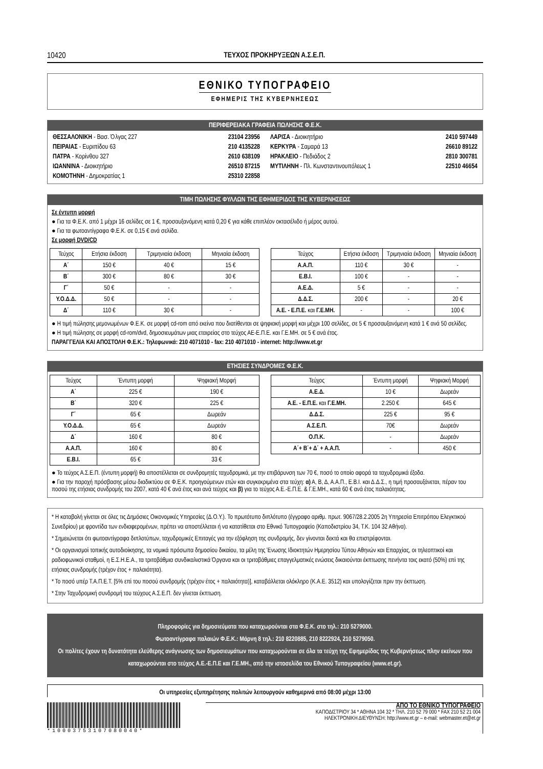10420 ΤΕΥΧΟΣ ΠΡΟΚΗΡΥΞΕΩΝ Α.Σ.Ε.Π.
ΕΘΝΙΚΟ ΤΥΠΟΓΡΑΦΕΙΟ
ΕΦΗΜΕΡΙΣ ΤΗΣ ΚΥΒΕΡΝΗΣΕΩΣ
ΠΕΡΙΦΕΡΕΙΑΚΑ ΓΡΑΦΕΙΑ ΠΩΛΗΣΗΣ Φ.Ε.Κ.
ΘΕΣΣΑΛΟΝΙΚΗ - Βασ. Όλγας 227 23104 23956
ΠΕΙΡΑΙΑΣ - Ευριπίδου 63 210 4135228
ΠΑΤΡΑ - Κορίνθου 327 2610 638109
ΙΩΑΝΝΙΝΑ - Διοικητήριο 26510 87215
ΚΟΜΟΤΗΝΗ - Δημοκρατίας 1 25310 22858
ΛΑΡΙΣΑ - Διοικητήριο 2410 597449
ΚΕΡΚΥΡΑ - Σαμαρά 13 26610 89122
ΗΡΑΚΛΕΙΟ - Πεδιάδος 2 2810 300781
ΜΥΤΙΛΗΝΗ - Πλ. Κωνσταντινουπόλεως 1 22510 46654
ΤΙΜΗ ΠΩΛΗΣΗΣ ΦΥΛΛΩΝ ΤΗΣ ΕΦΗΜΕΡΙΔΟΣ ΤΗΣ ΚΥΒΕΡΝΗΣΕΩΣ
Σε έντυπη μορφή
● Για τα Φ.Ε.Κ. από 1 μέχρι 16 σελίδες σε 1 €, προσαυξανόμενη κατά 0,20 € για κάθε επιπλέον οκτασέλιδο ή μέρος αυτού.
● Για τα φωτοαντίγραφα Φ.Ε.Κ. σε 0,15 € ανά σελίδα.
Σε μορφή DVD/CD
| Τεύχος | Ετήσια έκδοση | Τριμηνιαία έκδοση | Μηνιαία έκδοση |
| --- | --- | --- | --- |
| Α΄ | 150 € | 40 € | 15 € |
| Β΄ | 300 € | 80 € | 30 € |
| Γ΄ | 50 € | - | - |
| Υ.Ο.Δ.Δ. | 50 € | - | - |
| Δ΄ | 110 € | 30 € | - |
| Τεύχος | Ετήσια έκδοση | Τριμηνιαία έκδοση | Μηνιαία έκδοση |
| --- | --- | --- | --- |
| Α.Α.Π. | 110 € | 30 € | - |
| Ε.Β.Ι. | 100 € | - | - |
| Α.Ε.Δ. | 5 € | - | - |
| Δ.Δ.Σ. | 200 € | - | 20 € |
| Α.Ε. - Ε.Π.Ε. και Γ.Ε.ΜΗ. | - | - | 100 € |
● Η τιμή πώλησης μεμονωμένων Φ.Ε.Κ. σε μορφή cd-rom από εκείνα που διατίθενται σε ψηφιακή μορφή και μέχρι 100 σελίδες, σε 5 € προσαυξανόμενη κατά 1 € ανά 50 σελίδες.
● Η τιμή πώλησης σε μορφή cd-rom/dvd, δημοσιευμάτων μιας εταιρείας στο τεύχος ΑΕ-Ε.Π.Ε. και Γ.Ε.ΜΗ. σε 5 € ανά έτος.
ΠΑΡΑΓΓΕΛΙΑ ΚΑΙ ΑΠΟΣΤΟΛΗ Φ.Ε.Κ.: Τηλεφωνικά: 210 4071010 - fax: 210 4071010 - internet: http://www.et.gr
ΕΤΗΣΙΕΣ ΣΥΝΔΡΟΜΕΣ Φ.Ε.Κ.
| Τεύχος | Έντυπη μορφή | Ψηφιακή Μορφή |
| --- | --- | --- |
| Α΄ | 225 € | 190 € |
| Β΄ | 320 € | 225 € |
| Γ΄ | 65 € | Δωρεάν |
| Υ.Ο.Δ.Δ. | 65 € | Δωρεάν |
| Δ΄ | 160 € | 80 € |
| Α.Α.Π. | 160 € | 80 € |
| Ε.Β.Ι. | 65 € | 33 € |
| Τεύχος | Έντυπη μορφή | Ψηφιακή Μορφή |
| --- | --- | --- |
| Α.Ε.Δ. | 10 € | Δωρεάν |
| Α.Ε. - Ε.Π.Ε. και Γ.Ε.ΜΗ. | 2.250 € | 645 € |
| Δ.Δ.Σ. | 225 € | 95 € |
| Α.Σ.Ε.Π. | 70€ | Δωρεάν |
| Ο.Π.Κ. | - | Δωρεάν |
| Α΄+ Β΄+ Δ΄ + Α.Α.Π. | - | 450 € |
● Το τεύχος Α.Σ.Ε.Π. (έντυπη μορφή) θα αποστέλλεται σε συνδρομητές ταχυδρομικά, με την επιβάρυνση των 70 €, ποσό το οποίο αφορά τα ταχυδρομικά έξοδα.
● Για την παροχή πρόσβασης μέσω διαδικτύου σε Φ.Ε.Κ. προηγούμενων ετών και συγκεκριμένα στα τεύχη: α) Α, Β, Δ, Α.Α.Π., Ε.Β.Ι. και Δ.Δ.Σ., η τιμή προσαυξάνεται, πέραν του ποσού της ετήσιας συνδρομής του 2007, κατά 40 € ανά έτος και ανά τεύχος και β) για το τεύχος Α.Ε.-Ε.Π.Ε. & Γ.Ε.ΜΗ., κατά 60 € ανά έτος παλαιότητας.
* Η καταβολή γίνεται σε όλες τις Δημόσιες Οικονομικές Υπηρεσίες (Δ.Ο.Υ.). Το πρωτότυπο διπλότυπο (έγγραφο αριθμ. πρωτ. 9067/28.2.2005 2η Υπηρεσία Επιτρόπου Ελεγκτικού Συνεδρίου) με φροντίδα των ενδιαφερομένων, πρέπει να αποστέλλεται ή να κατατίθεται στο Εθνικό Τυπογραφείο (Καποδιστρίου 34, Τ.Κ. 104 32 Αθήνα).
* Σημειώνεται ότι φωτοαντίγραφα διπλοτύπων, ταχυδρομικές Επιταγές για την εξόφληση της συνδρομής, δεν γίνονται δεκτά και θα επιστρέφονται.
* Οι οργανισμοί τοπικής αυτοδιοίκησης, τα νομικά πρόσωπα δημοσίου δικαίου, τα μέλη της Ένωσης Ιδιοκτητών Ημερησίου Τύπου Αθηνών και Επαρχίας, οι τηλεοπτικοί και ραδιοφωνικοί σταθμοί, η Ε.Σ.Η.Ε.Α., τα τριτοβάθμια συνδικαλιστικά Όργανα και οι τριτοβάθμιες επαγγελματικές ενώσεις δικαιούνται έκπτωσης πενήντα τοις εκατό (50%) επί της ετήσιας συνδρομής (τρέχον έτος + παλαιότητα).
* Το ποσό υπέρ Τ.Α.Π.Ε.Τ. [5% επί του ποσού συνδρομής (τρέχον έτος + παλαιότητα)], καταβάλλεται ολόκληρο (Κ.Α.Ε. 3512) και υπολογίζεται πριν την έκπτωση.
* Στην Ταχυδρομική συνδρομή του τεύχους Α.Σ.Ε.Π. δεν γίνεται έκπτωση.
Πληροφορίες για δημοσιεύματα που καταχωρούνται στα Φ.Ε.Κ. στο τηλ.: 210 5279000.
Φωτοαντίγραφα παλαιών Φ.Ε.Κ.: Μάρνη 8 τηλ.: 210 8220885, 210 8222924, 210 5279050.
Οι πολίτες έχουν τη δυνατότητα ελεύθερης ανάγνωσης των δημοσιευμάτων που καταχωρούνται σε όλα τα τεύχη της Εφημερίδας της Κυβερνήσεως πλην εκείνων που καταχωρούνται στο τεύχος Α.Ε.-Ε.Π.Ε και Γ.Ε.ΜΗ., από την ιστοσελίδα του Εθνικού Τυπογραφείου (www.et.gr).
Οι υπηρεσίες εξυπηρέτησης πολιτών λειτουργούν καθημερινά από 08:00 μέχρι 13:00
*10003753107080040*
ΑΠΟ ΤΟ ΕΘΝΙΚΟ ΤΥΠΟΓΡΑΦΕΙΟ
ΚΑΠΟΔΙΣΤΡΙΟΥ 34 * ΑΘΗΝΑ 104 32 * ΤΗΛ. 210 52 79 000 * FAX 210 52 21 004
ΗΛΕΚΤΡΟΝΙΚΗ ΔΙΕΥΘΥΝΣΗ: http://www.et.gr – e-mail: webmaster.et@et.gr